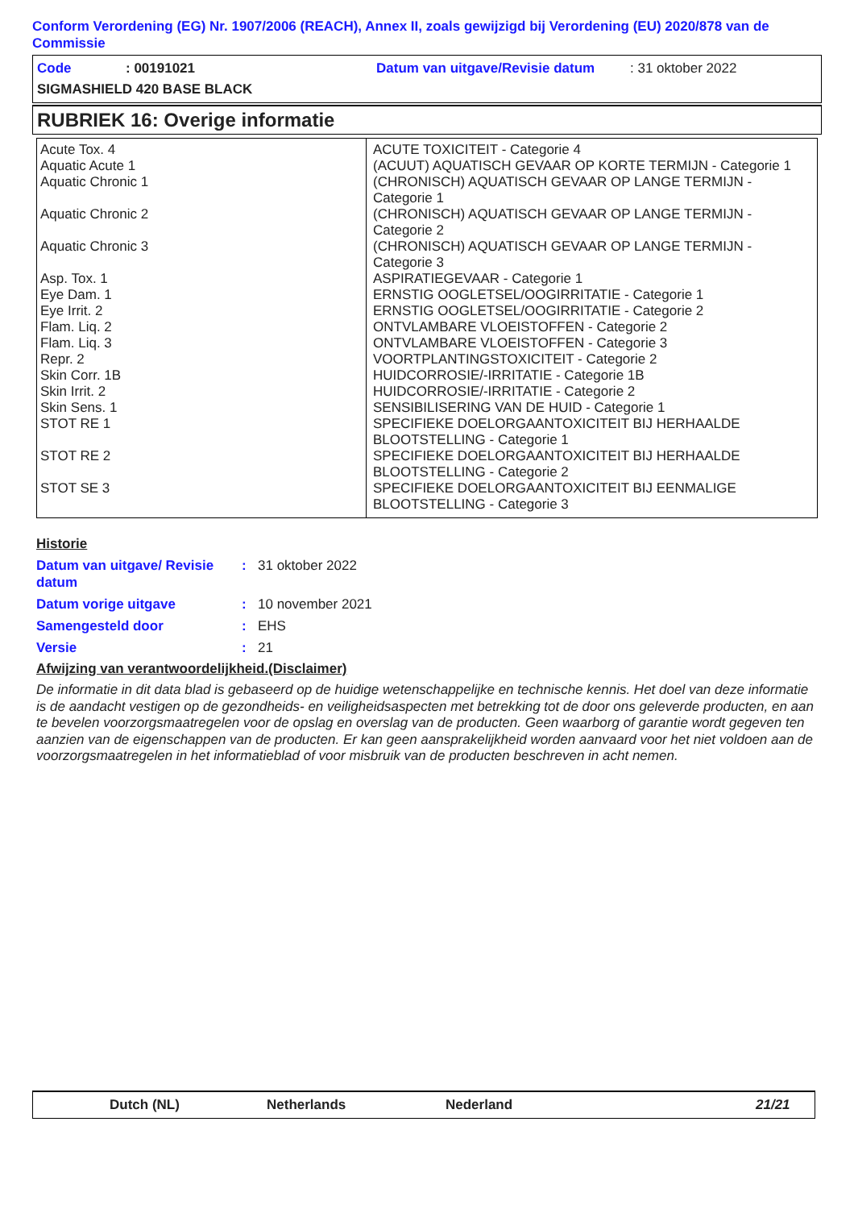Conform Verordening (EG) Nr. 1907/2006 (REACH), Annex II, zoals gewijzigd bij Verordening (EU) 2020/878 van de Commissie
Code: 00191021 Datum van uitgave/Revisie datum: 31 oktober 2022
SIGMASHIELD 420 BASE BLACK
RUBRIEK 16: Overige informatie
| Acute Tox. 4 | ACUTE TOXICITEIT - Categorie 4 |
| Aquatic Acute 1 | (ACUUT) AQUATISCH GEVAAR OP KORTE TERMIJN - Categorie 1 |
| Aquatic Chronic 1 | (CHRONISCH) AQUATISCH GEVAAR OP LANGE TERMIJN - Categorie 1 |
| Aquatic Chronic 2 | (CHRONISCH) AQUATISCH GEVAAR OP LANGE TERMIJN - Categorie 2 |
| Aquatic Chronic 3 | (CHRONISCH) AQUATISCH GEVAAR OP LANGE TERMIJN - Categorie 3 |
| Asp. Tox. 1 | ASPIRATIEGEVAAR - Categorie 1 |
| Eye Dam. 1 | ERNSTIG OOGLETSEL/OOGIRRITATIE - Categorie 1 |
| Eye Irrit. 2 | ERNSTIG OOGLETSEL/OOGIRRITATIE - Categorie 2 |
| Flam. Liq. 2 | ONTVLAMBARE VLOEISTOFFEN - Categorie 2 |
| Flam. Liq. 3 | ONTVLAMBARE VLOEISTOFFEN - Categorie 3 |
| Repr. 2 | VOORTPLANTINGSTOXICITEIT - Categorie 2 |
| Skin Corr. 1B | HUIDCORROSIE/-IRRITATIE - Categorie 1B |
| Skin Irrit. 2 | HUIDCORROSIE/-IRRITATIE - Categorie 2 |
| Skin Sens. 1 | SENSIBILISERING VAN DE HUID - Categorie 1 |
| STOT RE 1 | SPECIFIEKE DOELORGAANTOXICITEIT BIJ HERHAALDE BLOOTSTELLING - Categorie 1 |
| STOT RE 2 | SPECIFIEKE DOELORGAANTOXICITEIT BIJ HERHAALDE BLOOTSTELLING - Categorie 2 |
| STOT SE 3 | SPECIFIEKE DOELORGAANTOXICITEIT BIJ EENMALIGE BLOOTSTELLING - Categorie 3 |
Historie
Datum van uitgave/ Revisie datum: 31 oktober 2022
Datum vorige uitgave: 10 november 2021
Samengesteld door: EHS
Versie: 21
Afwijzing van verantwoordelijkheid.(Disclaimer)
De informatie in dit data blad is gebaseerd op de huidige wetenschappelijke en technische kennis. Het doel van deze informatie is de aandacht vestigen op de gezondheids- en veiligheidsaspecten met betrekking tot de door ons geleverde producten, en aan te bevelen voorzorgsmaatregelen voor de opslag en overslag van de producten. Geen waarborg of garantie wordt gegeven ten aanzien van de eigenschappen van de producten. Er kan geen aansprakelijkheid worden aanvaard voor het niet voldoen aan de voorzorgsmaatregelen in het informatieblad of voor misbruik van de producten beschreven in acht nemen.
Dutch (NL) Netherlands Nederland 21/21